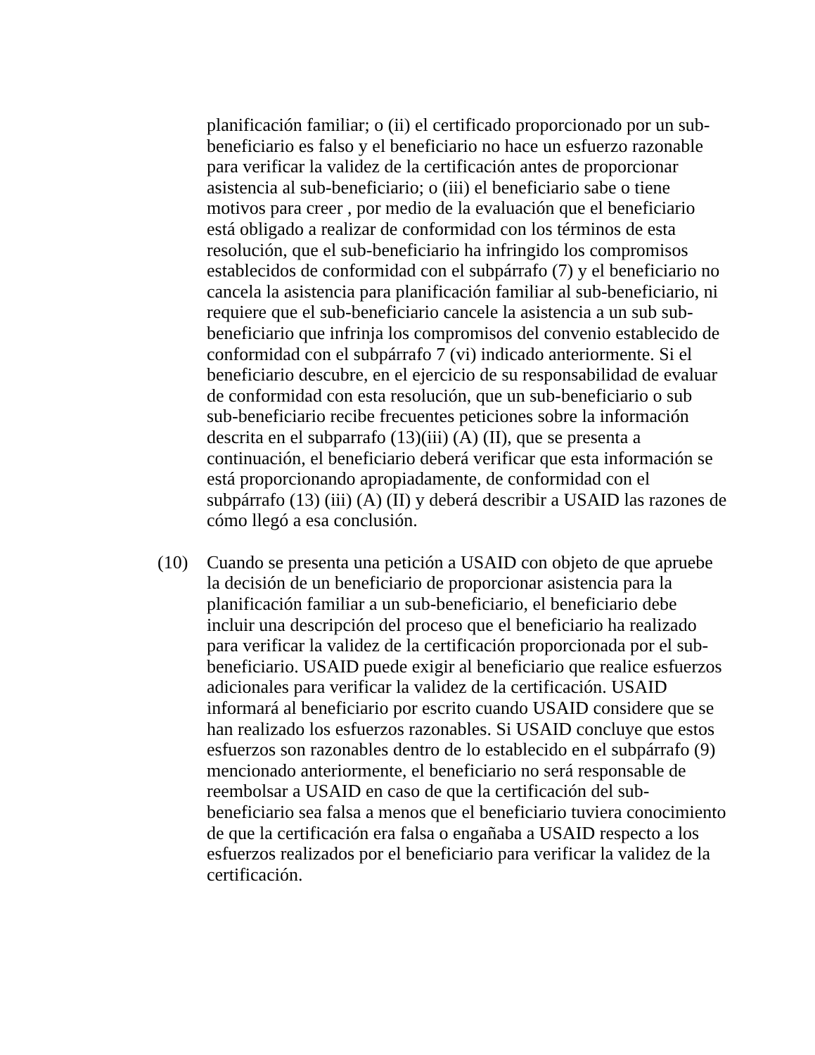planificación familiar; o (ii) el certificado proporcionado por un sub-beneficiario es falso y el beneficiario no hace un esfuerzo razonable para verificar la validez de la certificación antes de proporcionar asistencia al sub-beneficiario; o (iii) el beneficiario sabe o tiene motivos para creer , por medio de la evaluación que el beneficiario está obligado a realizar de conformidad con los términos de esta resolución, que el sub-beneficiario ha infringido los compromisos establecidos de conformidad con el subpárrafo (7) y el beneficiario no cancela la asistencia para planificación familiar al sub-beneficiario, ni requiere que el sub-beneficiario cancele la asistencia a un sub sub-beneficiario que infrinja los compromisos del convenio establecido de conformidad con el subpárrafo 7 (vi) indicado anteriormente. Si el beneficiario descubre, en el ejercicio de su responsabilidad de evaluar de conformidad con esta resolución, que un sub-beneficiario o sub sub-beneficiario recibe frecuentes peticiones sobre la información descrita en el subparrafo (13)(iii) (A) (II), que se presenta a continuación, el beneficiario deberá verificar que esta información se está proporcionando apropiadamente, de conformidad con el subpárrafo (13) (iii) (A) (II) y deberá describir a USAID las razones de cómo llegó a esa conclusión.
(10) Cuando se presenta una petición a USAID con objeto de que apruebe la decisión de un beneficiario de proporcionar asistencia para la planificación familiar a un sub-beneficiario, el beneficiario debe incluir una descripción del proceso que el beneficiario ha realizado para verificar la validez de la certificación proporcionada por el sub-beneficiario. USAID puede exigir al beneficiario que realice esfuerzos adicionales para verificar la validez de la certificación. USAID informará al beneficiario por escrito cuando USAID considere que se han realizado los esfuerzos razonables. Si USAID concluye que estos esfuerzos son razonables dentro de lo establecido en el subpárrafo (9) mencionado anteriormente, el beneficiario no será responsable de reembolsar a USAID en caso de que la certificación del sub-beneficiario sea falsa a menos que el beneficiario tuviera conocimiento de que la certificación era falsa o engañaba a USAID respecto a los esfuerzos realizados por el beneficiario para verificar la validez de la certificación.